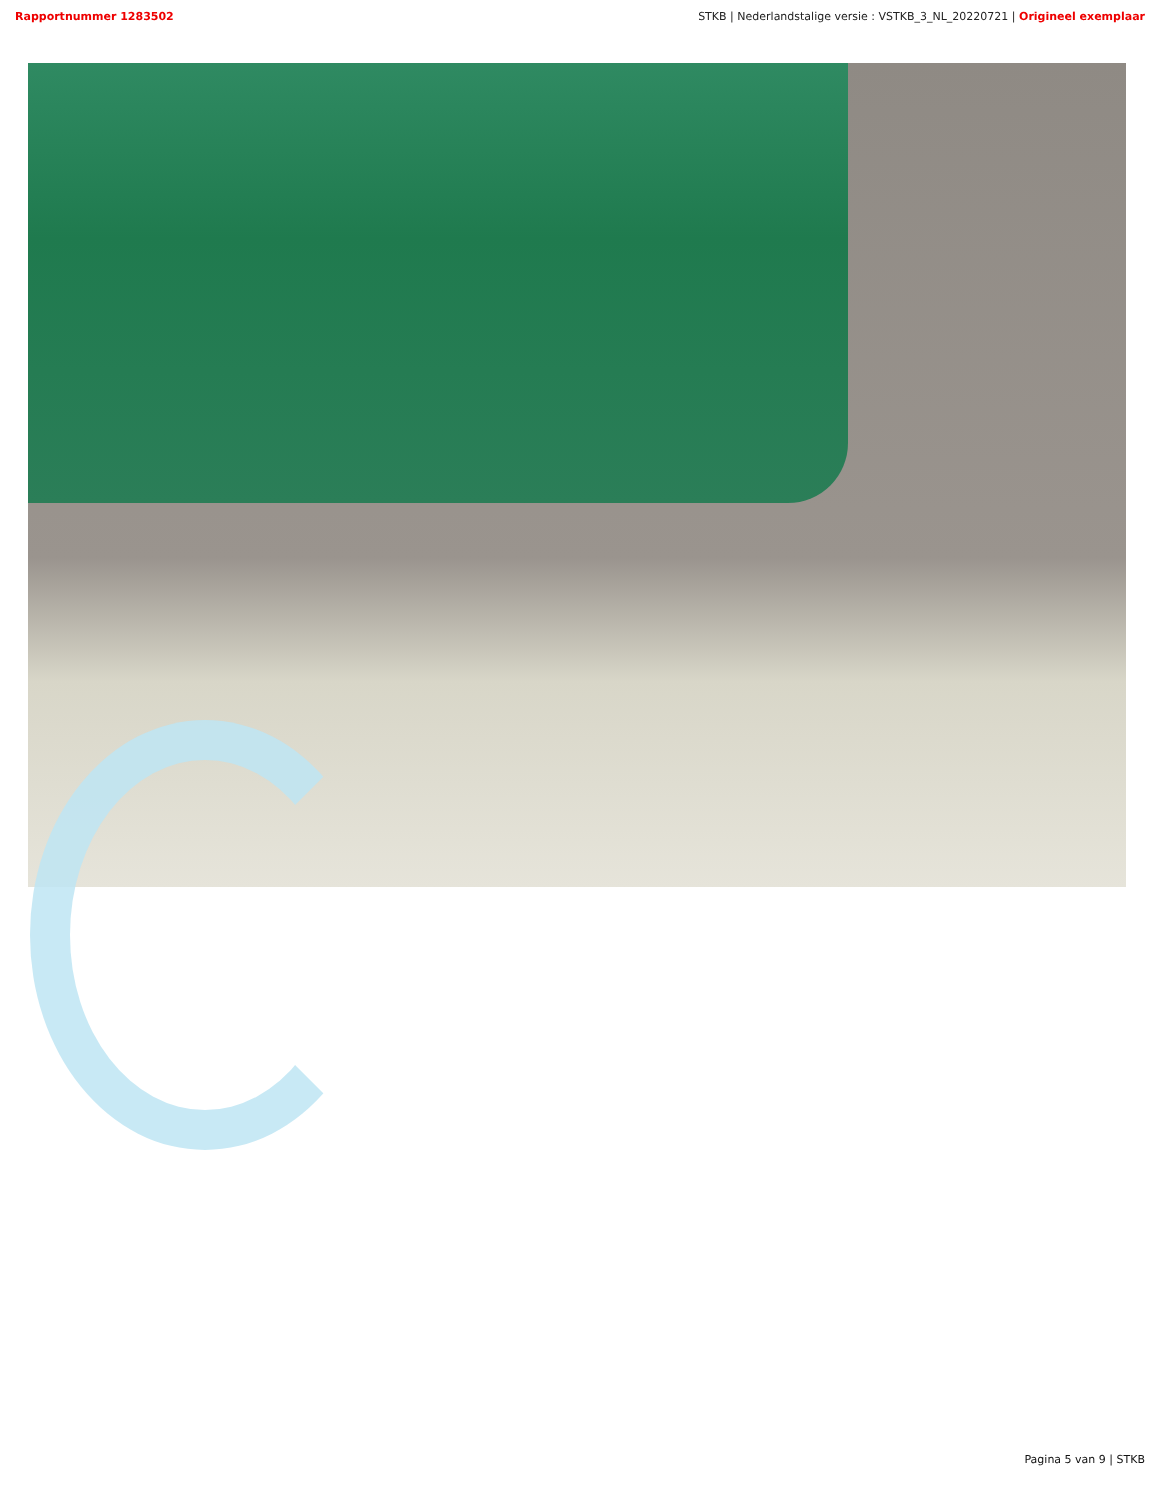Rapportnummer 1283502 STKB | Nederlandstalige versie : VSTKB_3_NL_20220721 | Origineel exemplaar
Pagina 5 van 9 | STKB